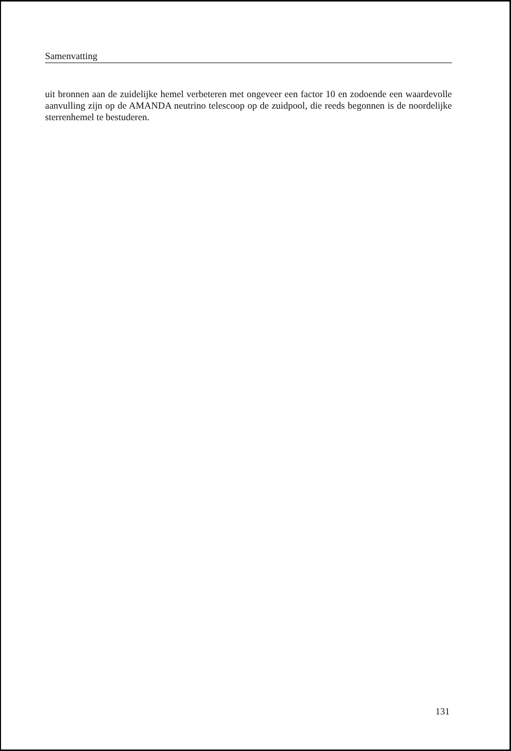Samenvatting
uit bronnen aan de zuidelijke hemel verbeteren met ongeveer een factor 10 en zodoende een waardevolle aanvulling zijn op de AMANDA neutrino telescoop op de zuidpool, die reeds begonnen is de noordelijke sterrenhemel te bestuderen.
131